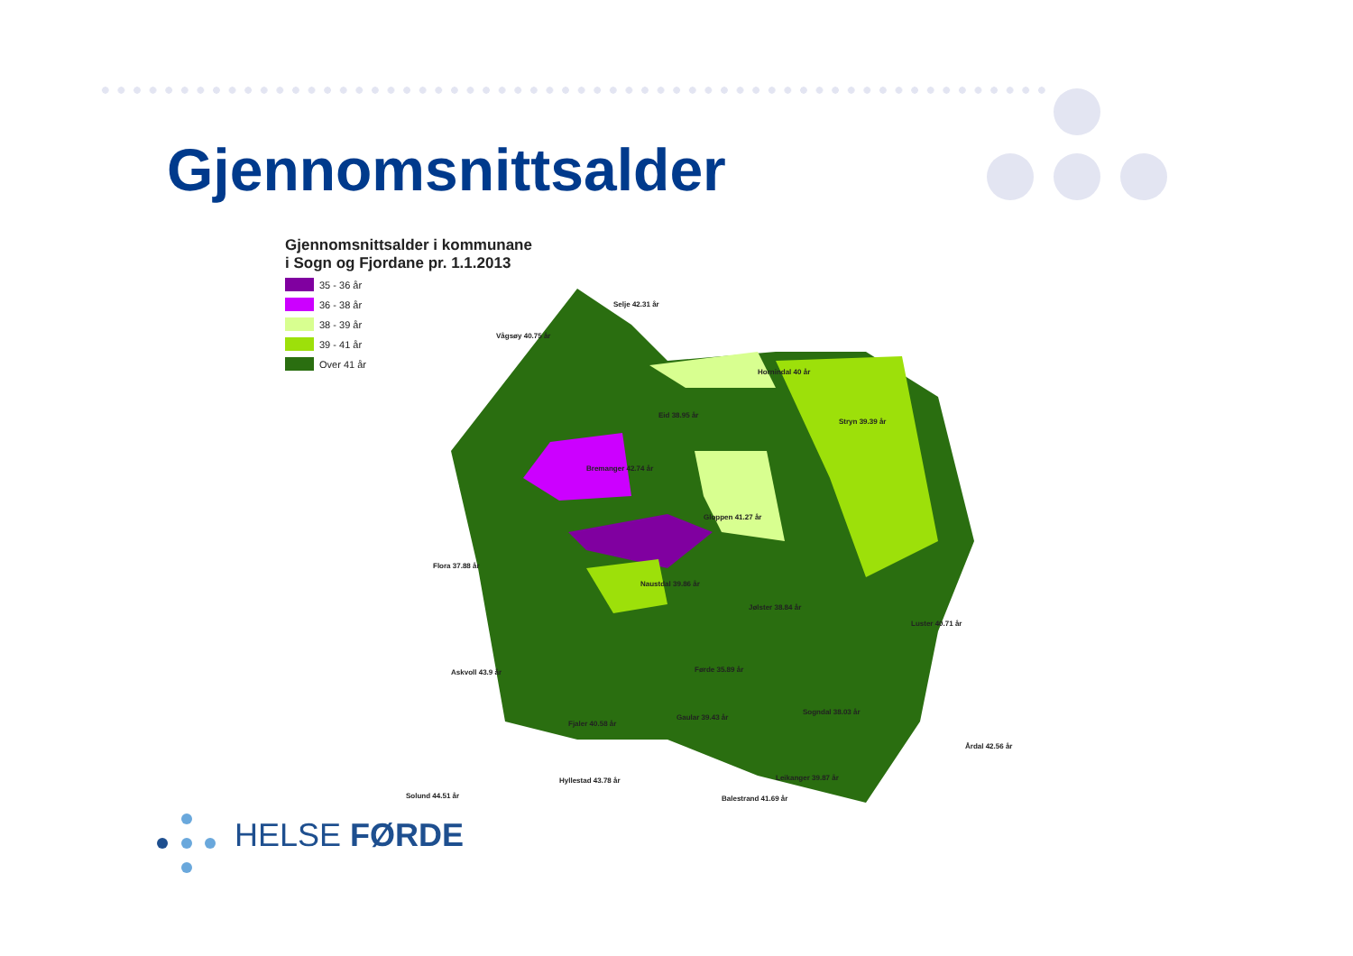Gjennomsnittsalder
Gjennomsnittsalder i kommunane
i Sogn og Fjordane pr. 1.1.2013
35 - 36 år
36 - 38 år
38 - 39 år
39 - 41 år
Over 41 år
Selje 42.31 år
Vågsøy 40.75 år
Hornindal 40 år
Eid 38.95 år
Stryn 39.39 år
Bremanger 42.74 år
Gloppen 41.27 år
Flora 37.88 år
Naustdal 39.86 år
Jølster 38.84 år
Luster 40.71 år
Askvoll 43.9 år
Førde 35.89 år
Sogndal 38.03 år
Fjaler 40.58 år
Gaular 39.43 år
Årdal 42.56 år
Hyllestad 43.78 år
Leikanger 39.87 år
Solund 44.51 år
Balestrand 41.69 år
HELSE FØRDE